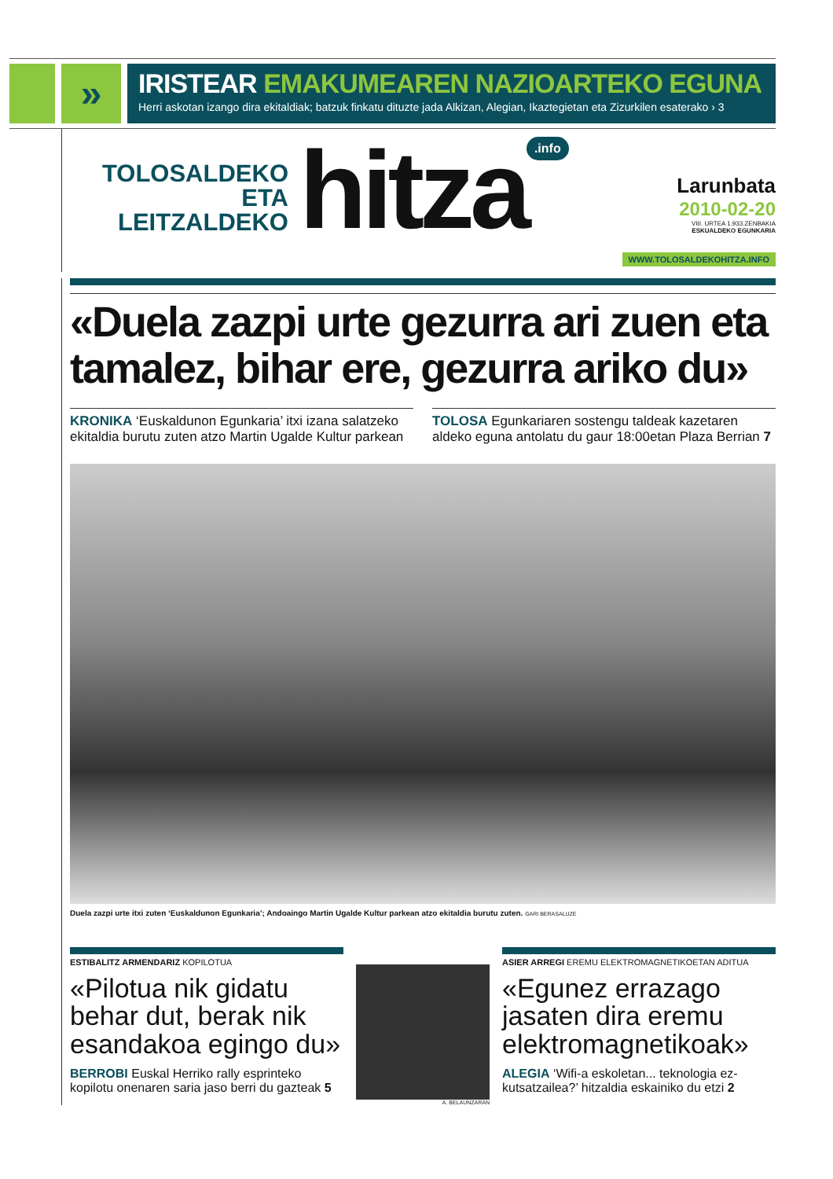»
IRISTEAR EMAKUMEAREN NAZIOARTEKO EGUNA
Herri askotan izango dira ekitaldiak; batzuk finkatu dituzte jada Alkizan, Alegian, Ikaztegietan eta Zizurkilen esaterako › 3
TOLOSALDEKO
ETA LEITZALDEKO
hitza
.info
Larunbata
2010-02-20
VIII. URTEA 1.933.ZENBAKIA
ESKUALDEKO EGUNKARIA
WWW.TOLOSALDEKOHITZA.INFO
«Duela zazpi urte gezurra ari zuen eta tamalez, bihar ere, gezurra ariko du»
KRONIKA ‘Euskaldunon Egunkaria’ itxi izana salatzeko ekitaldia burutu zuten atzo Martin Ugalde Kultur parkean
TOLOSA Egunkariaren sostengu taldeak kazetaren aldeko eguna antolatu du gaur 18:00etan Plaza Berrian 7
Duela zazpi urte itxi zuten ‘Euskaldunon Egunkaria’; Andoaingo Martin Ugalde Kultur parkean atzo ekitaldia burutu zuten. GARI BERASALUZE
ESTIBALITZ ARMENDARIZ KOPILOTUA
«Pilotua nik gidatu behar dut, berak nik esandakoa egingo du»
BERROBI Euskal Herriko rally esprinteko kopilotu onenaren saria jaso berri du gazteak 5
A. BELAUNZARAN
ASIER ARREGI EREMU ELEKTROMAGNETIKOETAN ADITUA
«Egunez errazago jasaten dira eremu elektromagnetikoak»
ALEGIA ‘Wifi-a eskoletan... teknologia ez-kutsatzailea?’ hitzaldia eskainiko du etzi 2